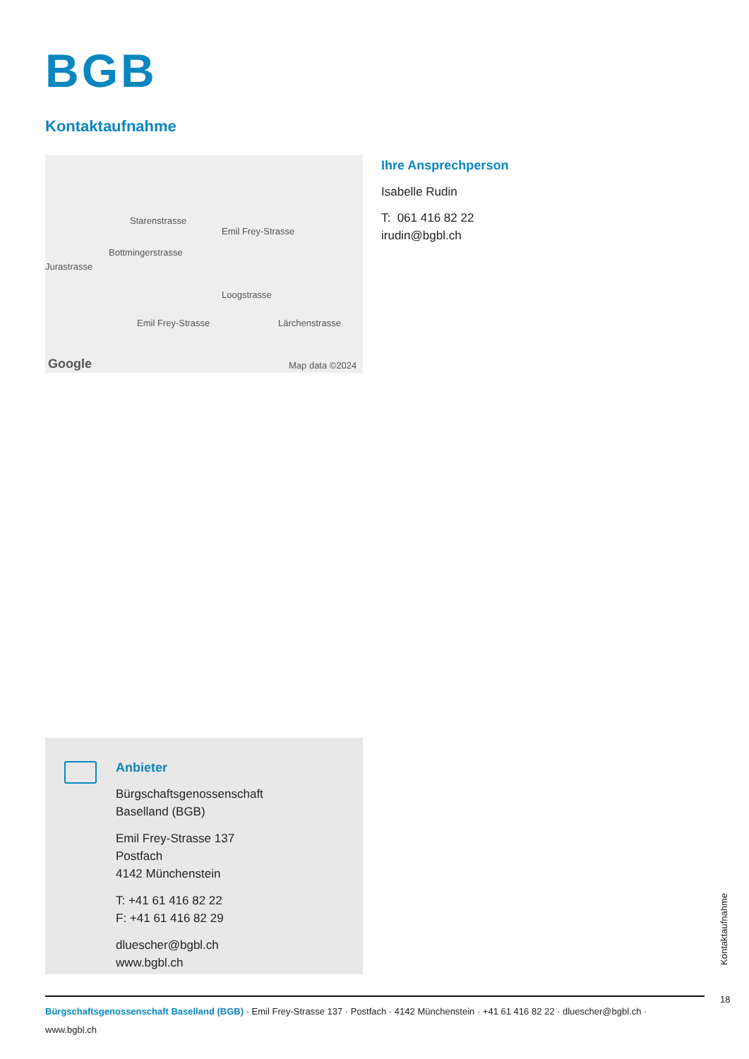BGB
Kontaktaufnahme
Starenstrasse
Bottmingerstrasse
Emil Frey-Strasse
Emil Frey-Strasse
Loogstrasse
Jurastrasse
Lärchenstrasse
Google Map data ©2024
Ihre Ansprechperson
Isabelle Rudin
T: 061 416 82 22
irudin@bgbl.ch
Anbieter
Bürgschaftsgenossenschaft
Baselland (BGB)
Emil Frey-Strasse 137
Postfach
4142 Münchenstein
T: +41 61 416 82 22
F: +41 61 416 82 29
dluescher@bgbl.ch
www.bgbl.ch
Kontaktaufnahme
18
Bürgschaftsgenossenschaft Baselland (BGB) · Emil Frey-Strasse 137 · Postfach · 4142 Münchenstein · +41 61 416 82 22 · dluescher@bgbl.ch · www.bgbl.ch